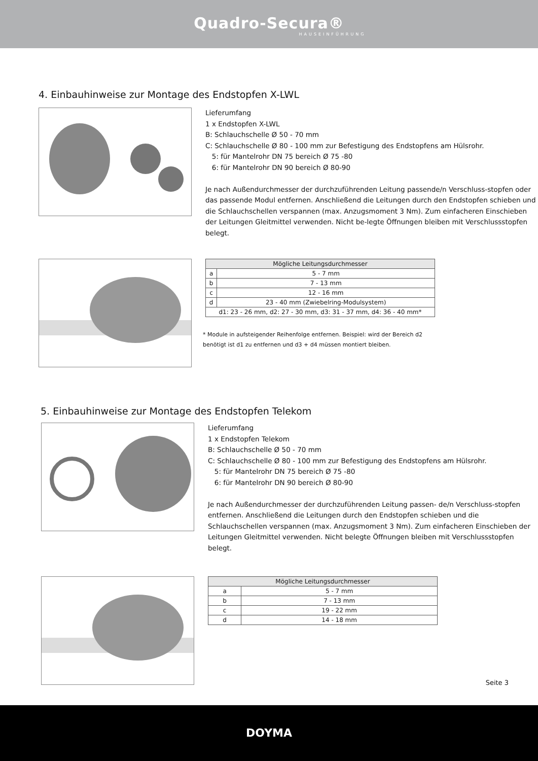Quadro-Secura®
HAUSEINFÜHRUNG
4. Einbauhinweise zur Montage des Endstopfen X-LWL
Lieferumfang
1 x Endstopfen X-LWL
B: Schlauchschelle Ø 50 - 70 mm
C: Schlauchschelle Ø 80 - 100 mm zur Befestigung des Endstopfens am Hülsrohr.
5: für Mantelrohr DN 75 bereich Ø 75 -80
6: für Mantelrohr DN 90 bereich Ø 80-90
Je nach Außendurchmesser der durchzuführenden Leitung passende/n Verschluss-stopfen oder das passende Modul entfernen. Anschließend die Leitungen durch den Endstopfen schieben und die Schlauchschellen verspannen (max. Anzugsmoment 3 Nm). Zum einfacheren Einschieben der Leitungen Gleitmittel verwenden. Nicht be-legte Öffnungen bleiben mit Verschlussstopfen belegt.
| Mögliche Leitungsdurchmesser | |
| --- | --- |
| a | 5 - 7 mm |
| b | 7 - 13 mm |
| c | 12 - 16 mm |
| d | 23 - 40 mm (Zwiebelring-Modulsystem) |
| d1: 23 - 26 mm, d2: 27 - 30 mm, d3: 31 - 37 mm, d4: 36 - 40 mm* | |
* Module in aufsteigender Reihenfolge entfernen. Beispiel: wird der Bereich d2
benötigt ist d1 zu entfernen und d3 + d4 müssen montiert bleiben.
5. Einbauhinweise zur Montage des Endstopfen Telekom
Lieferumfang
1 x Endstopfen Telekom
B: Schlauchschelle Ø 50 - 70 mm
C: Schlauchschelle Ø 80 - 100 mm zur Befestigung des Endstopfens am Hülsrohr.
5: für Mantelrohr DN 75 bereich Ø 75 -80
6: für Mantelrohr DN 90 bereich Ø 80-90
Je nach Außendurchmesser der durchzuführenden Leitung passen- de/n Verschluss-stopfen entfernen. Anschließend die Leitungen durch den Endstopfen schieben und die Schlauchschellen verspannen (max. Anzugsmoment 3 Nm). Zum einfacheren Einschieben der Leitungen Gleitmittel verwenden. Nicht belegte Öffnungen bleiben mit Verschlussstopfen belegt.
| Mögliche Leitungsdurchmesser | |
| --- | --- |
| a | 5 - 7 mm |
| b | 7 - 13 mm |
| c | 19 - 22 mm |
| d | 14 - 18 mm |
Seite 3
DOYMA